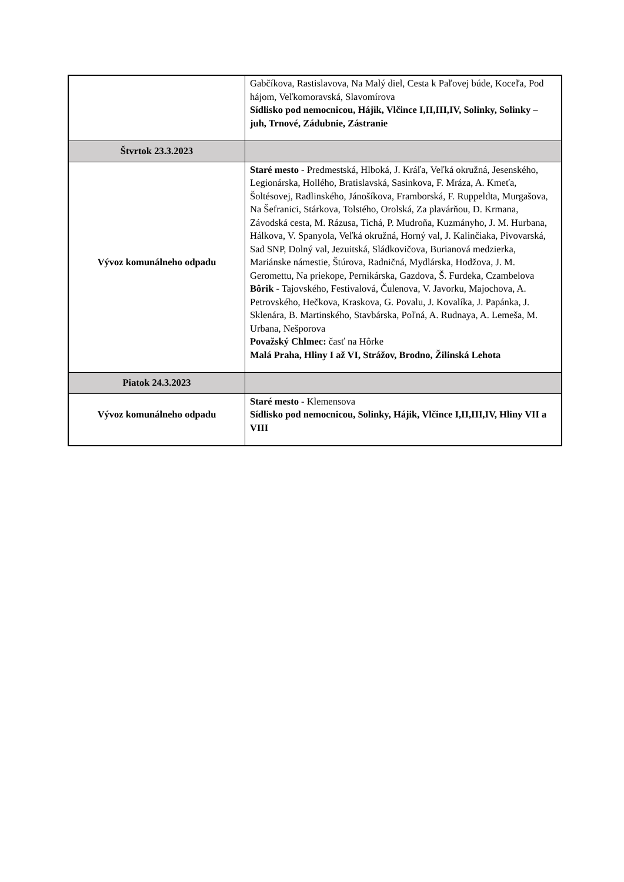| | Gabčíkova, Rastislavova, Na Malý diel, Cesta k Paľovej búde, Koceľa, Pod hájom, Veľkomoravská, Slavomírova Sídlisko pod nemocnicou, Hájik, Vlčince I,II,III,IV, Solinky, Solinky – juh, Trnové, Zádubnie, Zástranie |
| Štvrtok 23.3.2023 | |
| Vývoz komunálneho odpadu | Staré mesto - Predmestská, Hlboká, J. Kráľa, Veľká okružná, Jesenského, Legionárska, Hollého, Bratislavská, Sasinkova, F. Mráza, A. Kmeťa, Šoltésovej, Radlinského, Jánošíkova, Framborská, F. Ruppeldta, Murgašova, Na Šefranici, Stárkova, Tolstého, Orolská, Za plavárňou, D. Krmana, Závodská cesta, M. Rázusa, Tichá, P. Mudroňa, Kuzmányho, J. M. Hurbana, Hálkova, V. Spanyola, Veľká okružná, Horný val, J. Kalinčiaka, Pivovarská, Sad SNP, Dolný val, Jezuitská, Sládkovičova, Burianová medzierka, Mariánske námestie, Štúrova, Radničná, Mydlárska, Hodžova, J. M. Geromettu, Na priekope, Pernikárska, Gazdova, Š. Furdeka, Czambelova Bôrik - Tajovského, Festivalová, Čulenova, V. Javorku, Majochova, A. Petrovského, Hečkova, Kraskova, G. Povalu, J. Kovalíka, J. Papánka, J. Sklenára, B. Martinského, Stavbárska, Poľná, A. Rudnaya, A. Lemeša, M. Urbana, Nešporova Považský Chlmec: časť na Hôrke Malá Praha, Hliny I až VI, Strážov, Brodno, Žilinská Lehota |
| Piatok 24.3.2023 | |
| Vývoz komunálneho odpadu | Staré mesto - Klemensova Sídlisko pod nemocnicou, Solinky, Hájik, Vlčince I,II,III,IV, Hliny VII a VIII |